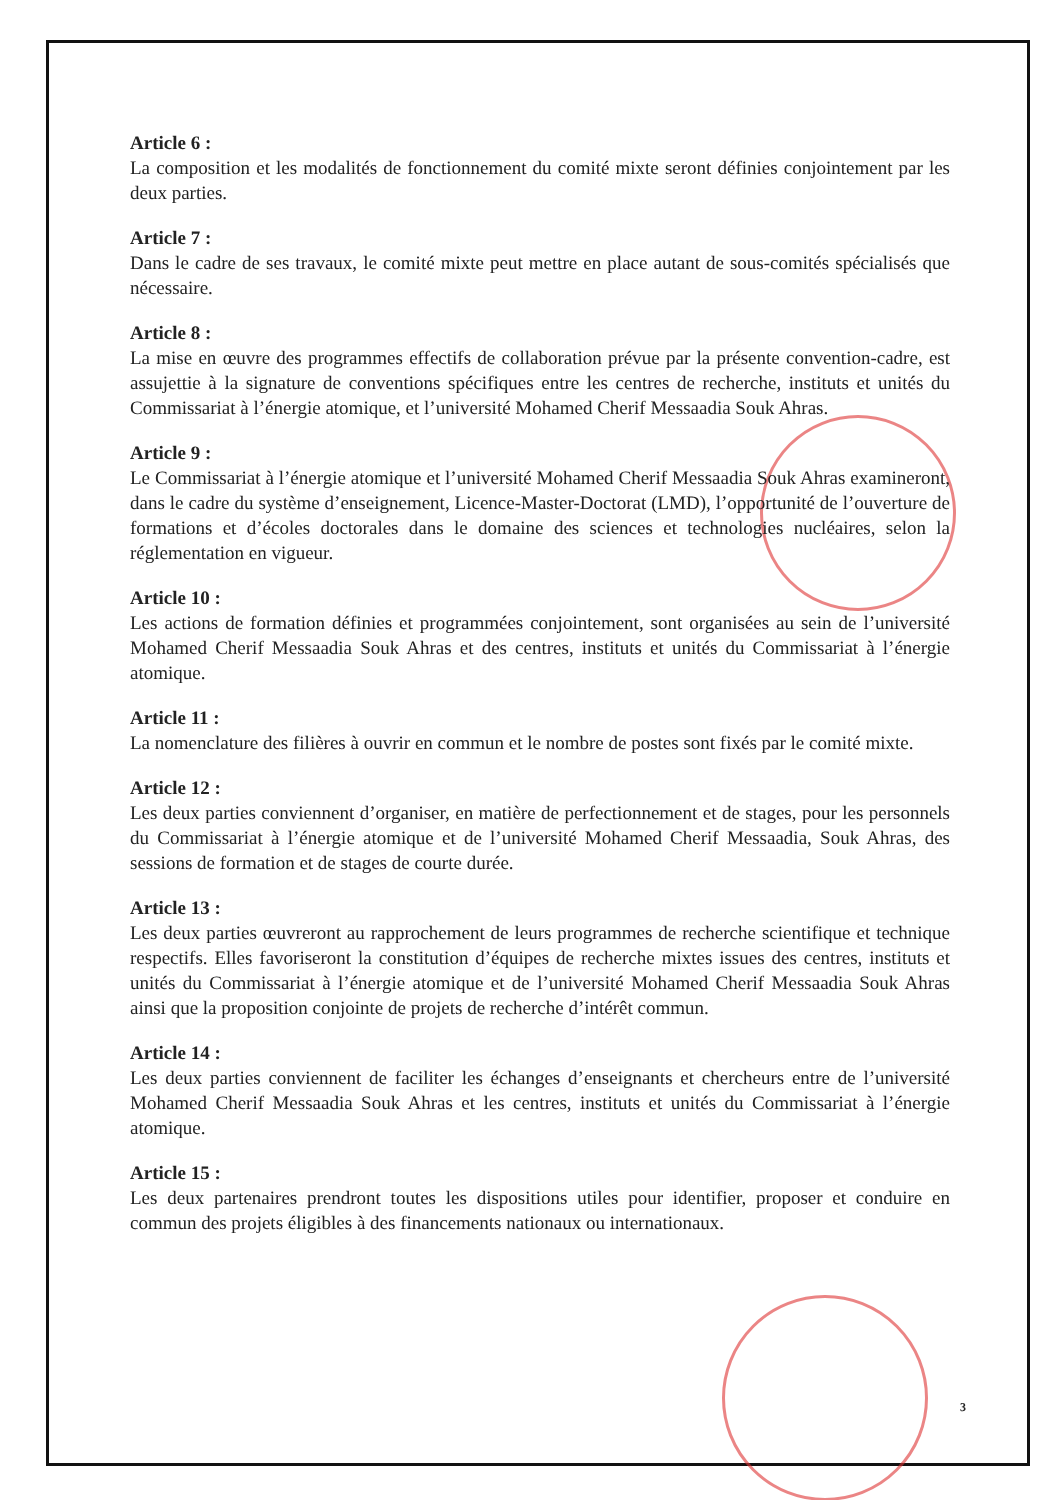Article 6 :
La composition et les modalités de fonctionnement du comité mixte seront définies conjointement par les deux parties.
Article 7 :
Dans le cadre de ses travaux, le comité mixte peut mettre en place autant de sous-comités spécialisés que nécessaire.
Article 8 :
La mise en œuvre des programmes effectifs de collaboration prévue par la présente convention-cadre, est assujettie à la signature de conventions spécifiques entre les centres de recherche, instituts et unités du Commissariat à l’énergie atomique, et l’université Mohamed Cherif Messaadia Souk Ahras.
Article 9 :
Le Commissariat à l’énergie atomique et l’université Mohamed Cherif Messaadia Souk Ahras examineront, dans le cadre du système d’enseignement, Licence-Master-Doctorat (LMD), l’opportunité de l’ouverture de formations et d’écoles doctorales dans le domaine des sciences et technologies nucléaires, selon la réglementation en vigueur.
Article 10 :
Les actions de formation définies et programmées conjointement, sont organisées au sein de l’université Mohamed Cherif Messaadia Souk Ahras et des centres, instituts et unités du Commissariat à l’énergie atomique.
Article 11 :
La nomenclature des filières à ouvrir en commun et le nombre de postes sont fixés par le comité mixte.
Article 12 :
Les deux parties conviennent d’organiser, en matière de perfectionnement et de stages, pour les personnels du Commissariat à l’énergie atomique et de l’université Mohamed Cherif Messaadia, Souk Ahras, des sessions de formation et de stages de courte durée.
Article 13 :
Les deux parties œuvreront au rapprochement de leurs programmes de recherche scientifique et technique respectifs. Elles favoriseront la constitution d’équipes de recherche mixtes issues des centres, instituts et unités du Commissariat à l’énergie atomique et de l’université Mohamed Cherif Messaadia Souk Ahras ainsi que la proposition conjointe de projets de recherche d’intérêt commun.
Article 14 :
Les deux parties conviennent de faciliter les échanges d’enseignants et chercheurs entre de l’université Mohamed Cherif Messaadia Souk Ahras et les centres, instituts et unités du Commissariat à l’énergie atomique.
Article 15 :
Les deux partenaires prendront toutes les dispositions utiles pour identifier, proposer et conduire en commun des projets éligibles à des financements nationaux ou internationaux.
3